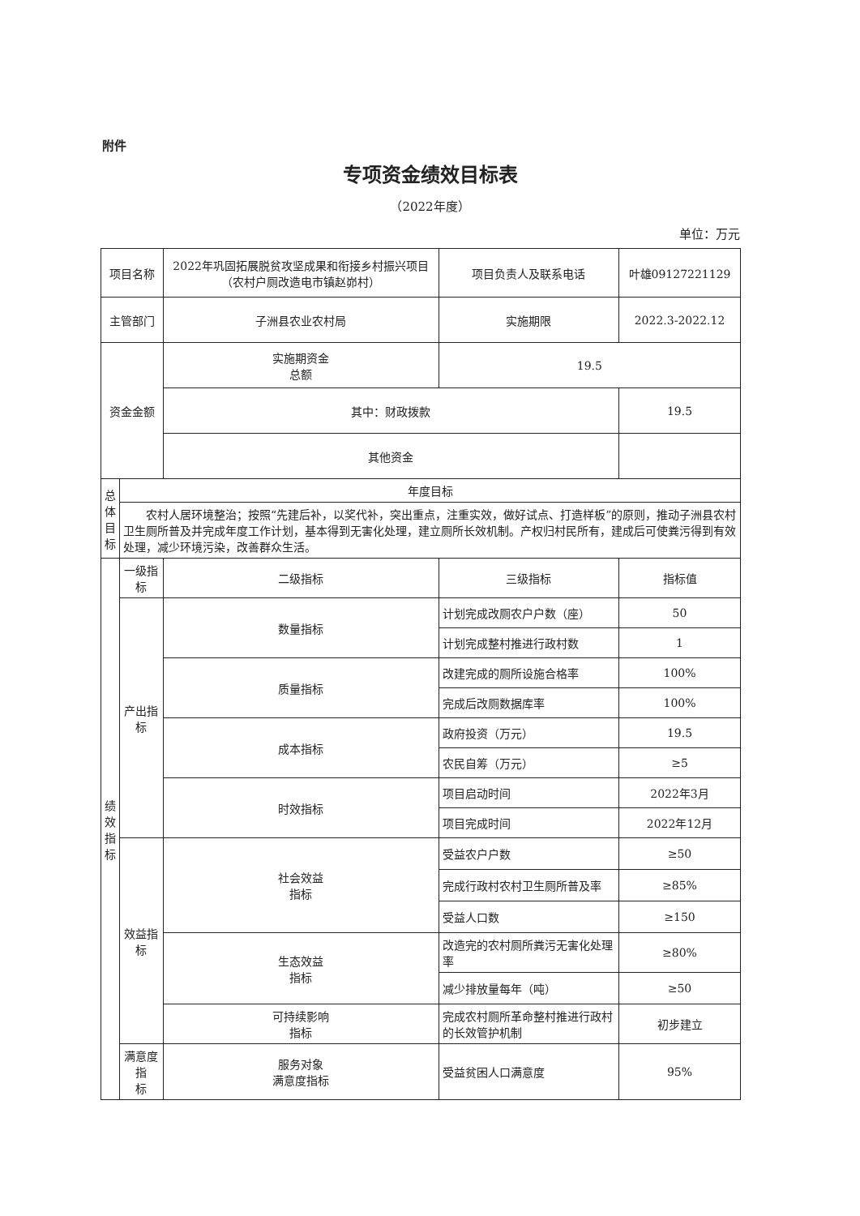附件
专项资金绩效目标表
（2022年度）
单位：万元
| 项目名称 | | 2022年巩固拓展脱贫攻坚成果和衔接乡村振兴项目（农村户厕改造电市镇赵峁村） | | 项目负责人及联系电话 | 叶雄09127221129 | |
| 主管部门 | | 子洲县农业农村局 | | 实施期限 | 2022.3-2022.12 | |
| 资金金额 | | 实施期资金 总额 | | 19.5 | | |
| | | 其中：财政拨款 | | | 19.5 | |
| | | 其他资金 | | | | |
| 总 体 目 标 | 年度目标 | | | | | |
| | 农村人居环境整治；按照“先建后补，以奖代补，突出重点，注重实效，做好试点、打造样板”的原则，推动子洲县农村卫生厕所普及并完成年度工作计划，基本得到无害化处理，建立厕所长效机制。产权归村民所有，建成后可使粪污得到有效处理，减少环境污染，改善群众生活。 | | | | | |
| 绩 效 指 标 | 一级指标 | 二级指标 | 三级指标 | | | 指标值 |
| | 产出指标 | 数量指标 | 计划完成改厕农户户数（座） | | | 50 |
| | | | 计划完成整村推进行政村数 | | | 1 |
| | | 质量指标 | 改建完成的厕所设施合格率 | | | 100% |
| | | | 完成后改厕数据库率 | | | 100% |
| | | 成本指标 | 政府投资（万元） | | | 19.5 |
| | | | 农民自筹（万元） | | | ≥5 |
| | | 时效指标 | 项目启动时间 | | | 2022年3月 |
| | | | 项目完成时间 | | | 2022年12月 |
| | 效益指标 | 社会效益 指标 | 受益农户户数 | | | ≥50 |
| | | | 完成行政村农村卫生厕所普及率 | | | ≥85% |
| | | | 受益人口数 | | | ≥150 |
| | | 生态效益 指标 | 改造完的农村厕所粪污无害化处理率 | | | ≥80% |
| | | | 减少排放量每年（吨） | | | ≥50 |
| | | 可持续影响 指标 | 完成农村厕所革命整村推进行政村的长效管护机制 | | | 初步建立 |
| | 满意度指 标 | 服务对象 满意度指标 | 受益贫困人口满意度 | | | 95% |